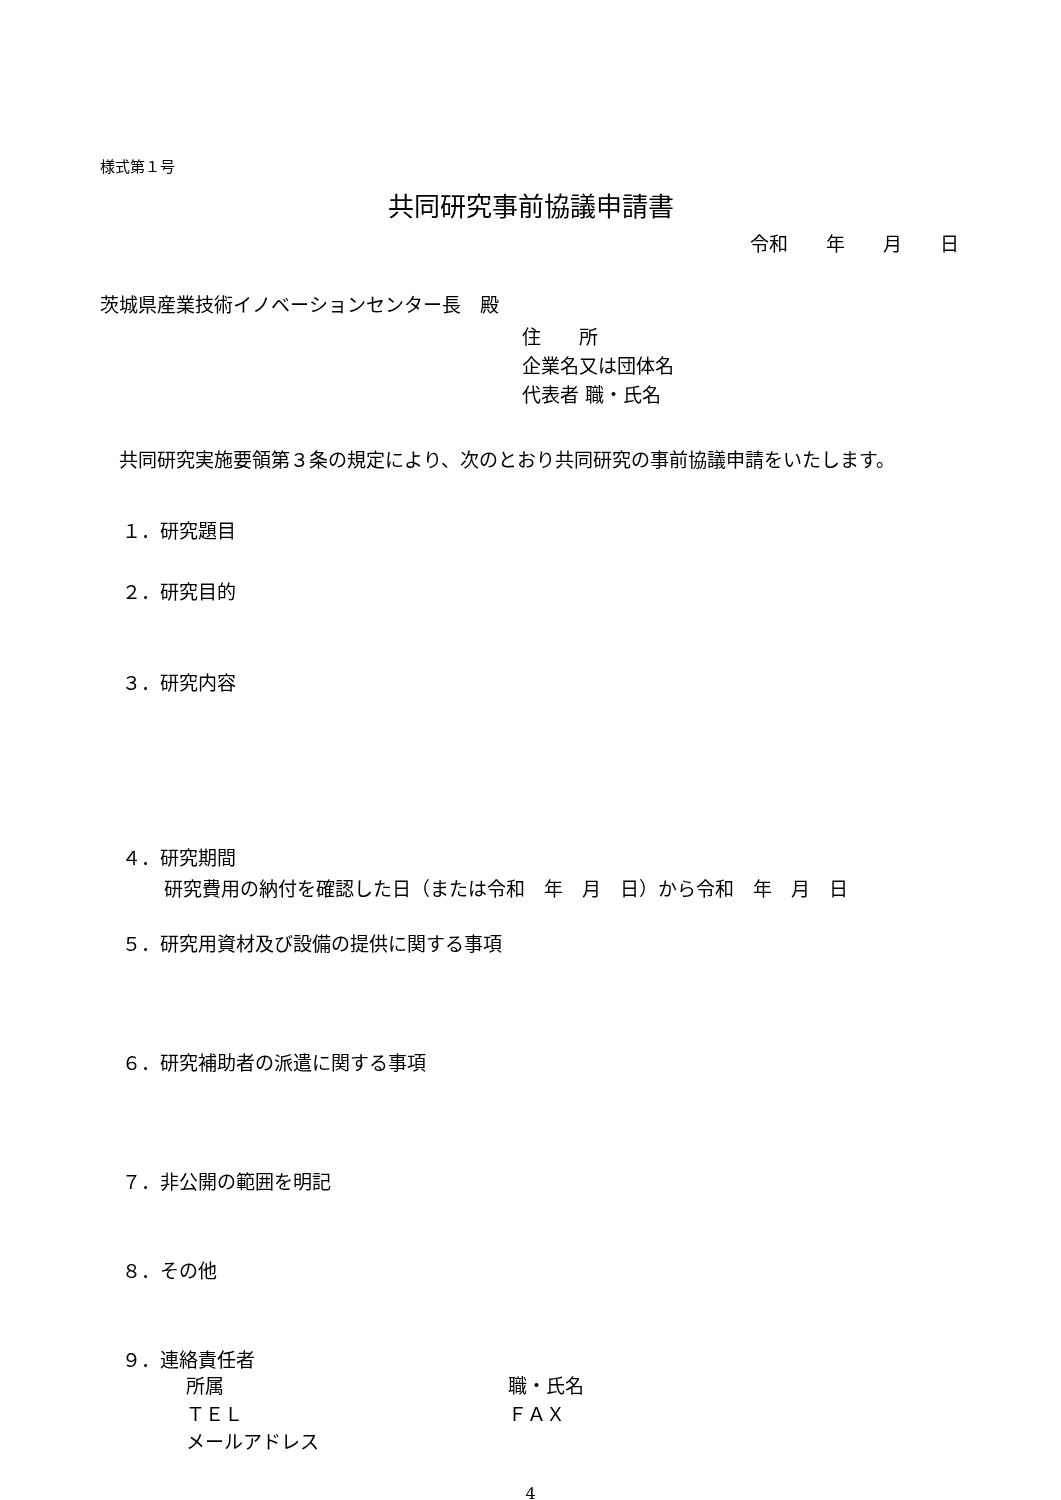様式第１号
共同研究事前協議申請書
令和　　年　　月　　日
茨城県産業技術イノベーションセンター長　殿
住　　所
企業名又は団体名
代表者 職・氏名
共同研究実施要領第３条の規定により、次のとおり共同研究の事前協議申請をいたします。
１．研究題目
２．研究目的
３．研究内容
４．研究期間
研究費用の納付を確認した日（または令和　年　月　日）から令和　年　月　日
５．研究用資材及び設備の提供に関する事項
６．研究補助者の派遣に関する事項
７．非公開の範囲を明記
８．その他
９．連絡責任者
所属 職・氏名
ＴＥＬ ＦＡＸ
メールアドレス
4